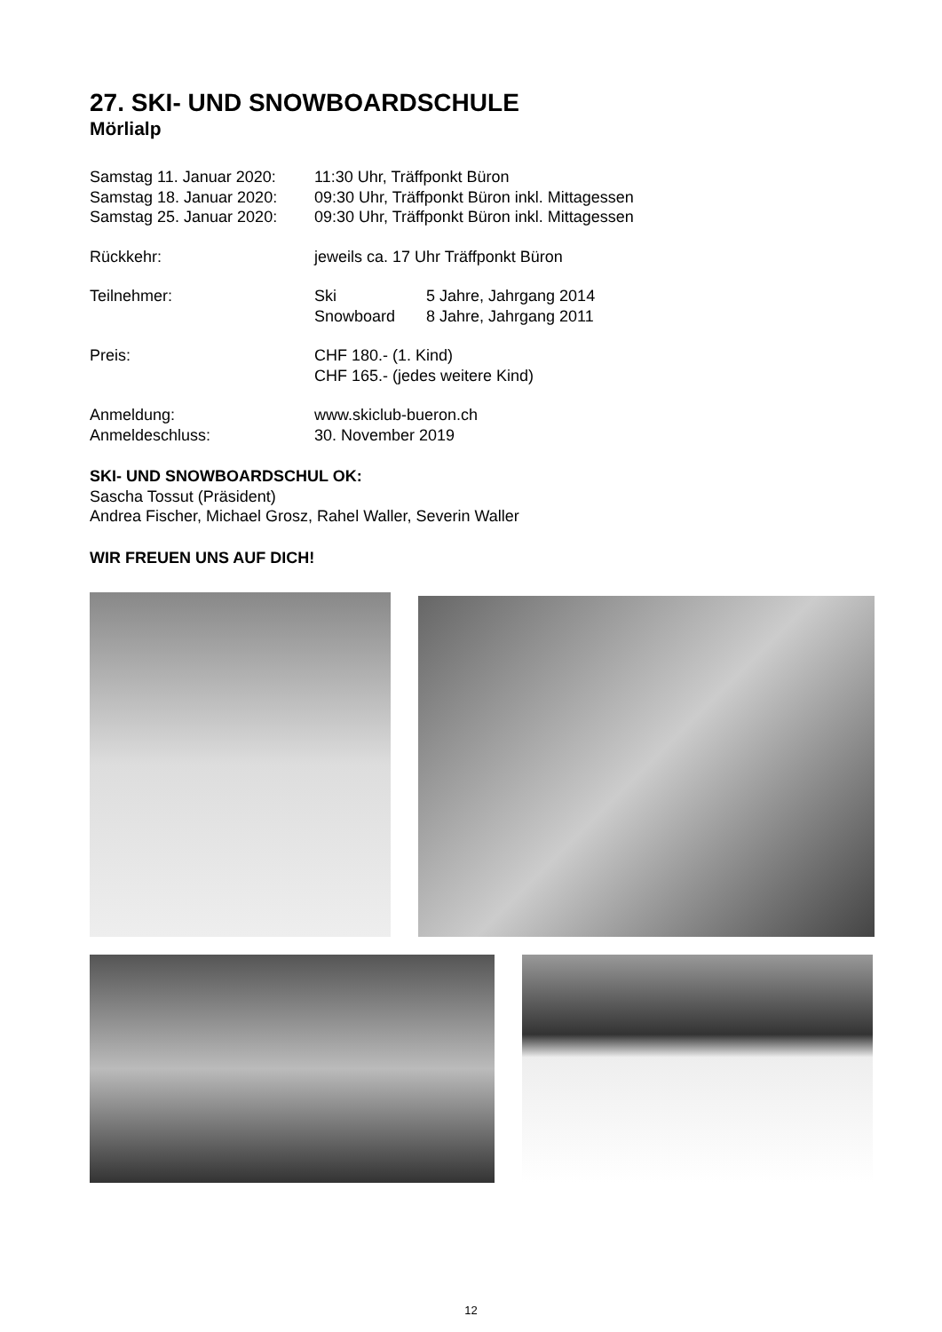27. SKI- UND SNOWBOARDSCHULE
Mörlialp
| Samstag 11. Januar 2020: | 11:30 Uhr, Träffponkt Büron | |
| Samstag 18. Januar 2020: | 09:30 Uhr, Träffponkt Büron inkl. Mittagessen | |
| Samstag 25. Januar 2020: | 09:30 Uhr, Träffponkt Büron inkl. Mittagessen | |
| Rückkehr: | jeweils ca. 17 Uhr Träffponkt Büron | |
| Teilnehmer: | Ski | 5 Jahre, Jahrgang 2014 |
| | Snowboard | 8 Jahre, Jahrgang 2011 |
| Preis: | CHF 180.- (1. Kind) | |
| | CHF 165.- (jedes weitere Kind) | |
| Anmeldung: | www.skiclub-bueron.ch | |
| Anmeldeschluss: | 30. November 2019 | |
SKI- UND SNOWBOARDSCHUL OK:
Sascha Tossut (Präsident)
Andrea Fischer, Michael Grosz, Rahel Waller, Severin Waller
WIR FREUEN UNS AUF DICH!
12